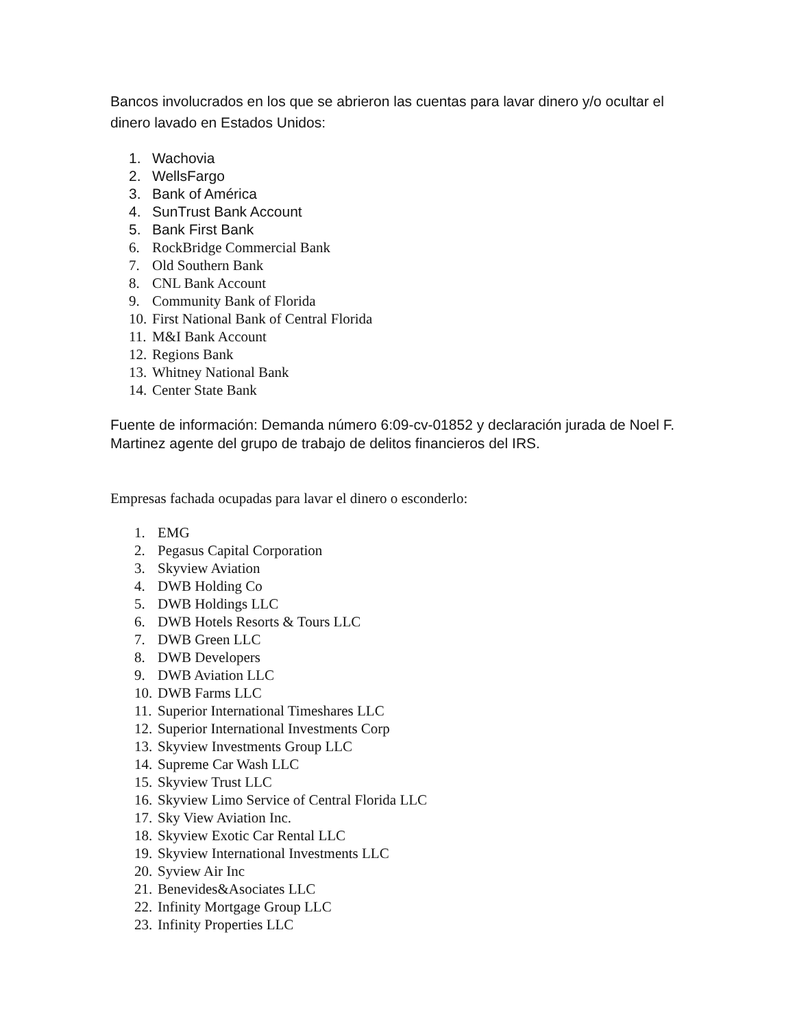Bancos involucrados en los que se abrieron las cuentas para lavar dinero y/o ocultar el dinero lavado en Estados Unidos:
1. Wachovia
2. WellsFargo
3. Bank of América
4. SunTrust Bank Account
5. Bank First Bank
6. RockBridge Commercial Bank
7. Old Southern Bank
8. CNL Bank Account
9. Community Bank of Florida
10. First National Bank of Central Florida
11. M&I Bank Account
12. Regions Bank
13. Whitney National Bank
14. Center State Bank
Fuente de información: Demanda número 6:09-cv-01852 y declaración jurada de Noel F. Martinez agente del grupo de trabajo de delitos financieros del IRS.
Empresas fachada ocupadas para lavar el dinero o esconderlo:
1. EMG
2. Pegasus Capital Corporation
3. Skyview Aviation
4. DWB Holding Co
5. DWB Holdings LLC
6. DWB Hotels Resorts & Tours LLC
7. DWB Green LLC
8. DWB Developers
9. DWB Aviation LLC
10. DWB Farms LLC
11. Superior International Timeshares LLC
12. Superior International Investments Corp
13. Skyview Investments Group LLC
14. Supreme Car Wash LLC
15. Skyview Trust LLC
16. Skyview Limo Service of Central Florida LLC
17. Sky View Aviation Inc.
18. Skyview Exotic Car Rental LLC
19. Skyview International Investments LLC
20. Syview Air Inc
21. Benevides&Asociates LLC
22. Infinity Mortgage Group LLC
23. Infinity Properties LLC